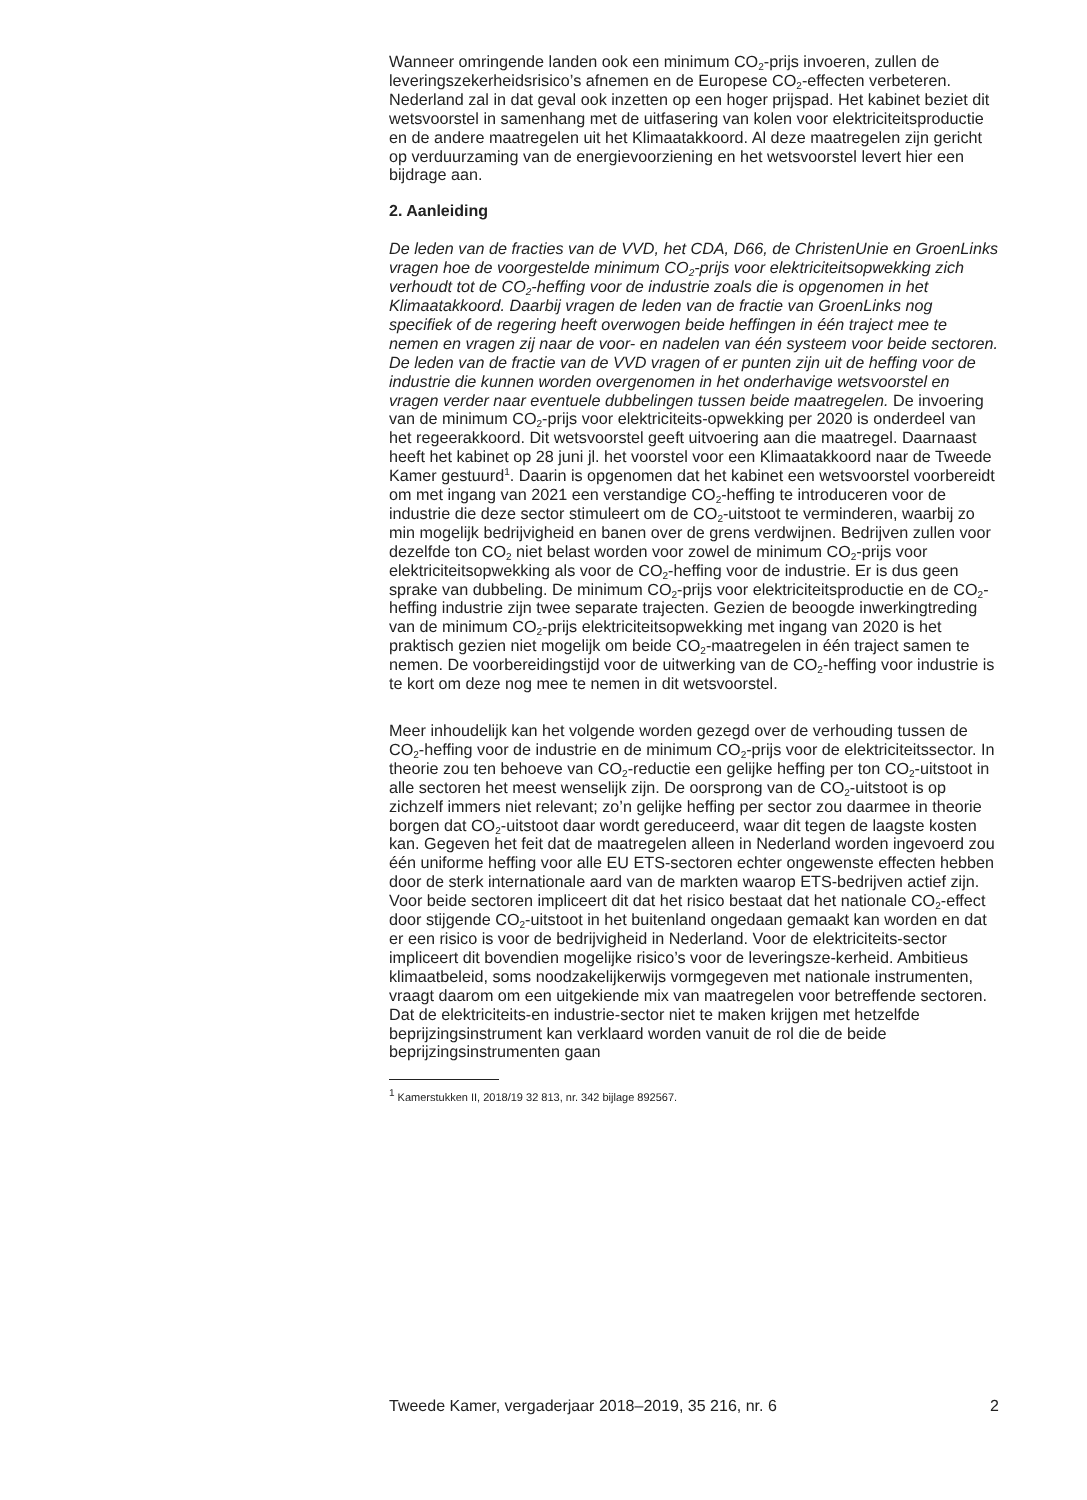Wanneer omringende landen ook een minimum CO<sub>2</sub>-prijs invoeren, zullen de leveringszekerheidsrisico’s afnemen en de Europese CO<sub>2</sub>-effecten verbeteren. Nederland zal in dat geval ook inzetten op een hoger prijspad. Het kabinet beziet dit wetsvoorstel in samenhang met de uitfasering van kolen voor elektriciteitsproductie en de andere maatregelen uit het Klimaatakkoord. Al deze maatregelen zijn gericht op verduurzaming van de energievoorziening en het wetsvoorstel levert hier een bijdrage aan.
2. Aanleiding
De leden van de fracties van de VVD, het CDA, D66, de ChristenUnie en GroenLinks vragen hoe de voorgestelde minimum CO<sub>2</sub>-prijs voor elektriciteitsopwekking zich verhoudt tot de CO<sub>2</sub>-heffing voor de industrie zoals die is opgenomen in het Klimaatakkoord. Daarbij vragen de leden van de fractie van GroenLinks nog specifiek of de regering heeft overwogen beide heffingen in één traject mee te nemen en vragen zij naar de voor- en nadelen van één systeem voor beide sectoren. De leden van de fractie van de VVD vragen of er punten zijn uit de heffing voor de industrie die kunnen worden overgenomen in het onderhavige wetsvoorstel en vragen verder naar eventuele dubbelingen tussen beide maatregelen. De invoering van de minimum CO<sub>2</sub>-prijs voor elektriciteits-opwekking per 2020 is onderdeel van het regeerakkoord. Dit wetsvoorstel geeft uitvoering aan die maatregel. Daarnaast heeft het kabinet op 28 juni jl. het voorstel voor een Klimaatakkoord naar de Tweede Kamer gestuurd<sup>1</sup>. Daarin is opgenomen dat het kabinet een wetsvoorstel voorbereidt om met ingang van 2021 een verstandige CO<sub>2</sub>-heffing te introduceren voor de industrie die deze sector stimuleert om de CO<sub>2</sub>-uitstoot te verminderen, waarbij zo min mogelijk bedrijvigheid en banen over de grens verdwijnen. Bedrijven zullen voor dezelfde ton CO<sub>2</sub> niet belast worden voor zowel de minimum CO<sub>2</sub>-prijs voor elektriciteitsopwekking als voor de CO<sub>2</sub>-heffing voor de industrie. Er is dus geen sprake van dubbeling. De minimum CO<sub>2</sub>-prijs voor elektriciteitsproductie en de CO<sub>2</sub>-heffing industrie zijn twee separate trajecten. Gezien de beoogde inwerkingtreding van de minimum CO<sub>2</sub>-prijs elektriciteitsopwekking met ingang van 2020 is het praktisch gezien niet mogelijk om beide CO<sub>2</sub>-maatregelen in één traject samen te nemen. De voorbereidingstijd voor de uitwerking van de CO<sub>2</sub>-heffing voor industrie is te kort om deze nog mee te nemen in dit wetsvoorstel.
Meer inhoudelijk kan het volgende worden gezegd over de verhouding tussen de CO<sub>2</sub>-heffing voor de industrie en de minimum CO<sub>2</sub>-prijs voor de elektriciteitssector. In theorie zou ten behoeve van CO<sub>2</sub>-reductie een gelijke heffing per ton CO<sub>2</sub>-uitstoot in alle sectoren het meest wenselijk zijn. De oorsprong van de CO<sub>2</sub>-uitstoot is op zichzelf immers niet relevant; zo’n gelijke heffing per sector zou daarmee in theorie borgen dat CO<sub>2</sub>-uitstoot daar wordt gereduceerd, waar dit tegen de laagste kosten kan. Gegeven het feit dat de maatregelen alleen in Nederland worden ingevoerd zou één uniforme heffing voor alle EU ETS-sectoren echter ongewenste effecten hebben door de sterk internationale aard van de markten waarop ETS-bedrijven actief zijn. Voor beide sectoren impliceert dit dat het risico bestaat dat het nationale CO<sub>2</sub>-effect door stijgende CO<sub>2</sub>-uitstoot in het buitenland ongedaan gemaakt kan worden en dat er een risico is voor de bedrijvigheid in Nederland. Voor de elektriciteits-sector impliceert dit bovendien mogelijke risico’s voor de leveringsze-kerheid. Ambitieus klimaatbeleid, soms noodzakelijkerwijs vormgegeven met nationale instrumenten, vraagt daarom om een uitgekiende mix van maatregelen voor betreffende sectoren. Dat de elektriciteits-en industrie-sector niet te maken krijgen met hetzelfde beprijzingsinstrument kan verklaard worden vanuit de rol die de beide beprijzingsinstrumenten gaan
<sup>1</sup> Kamerstukken II, 2018/19 32 813, nr. 342 bijlage 892567.
Tweede Kamer, vergaderjaar 2018–2019, 35 216, nr. 6 2